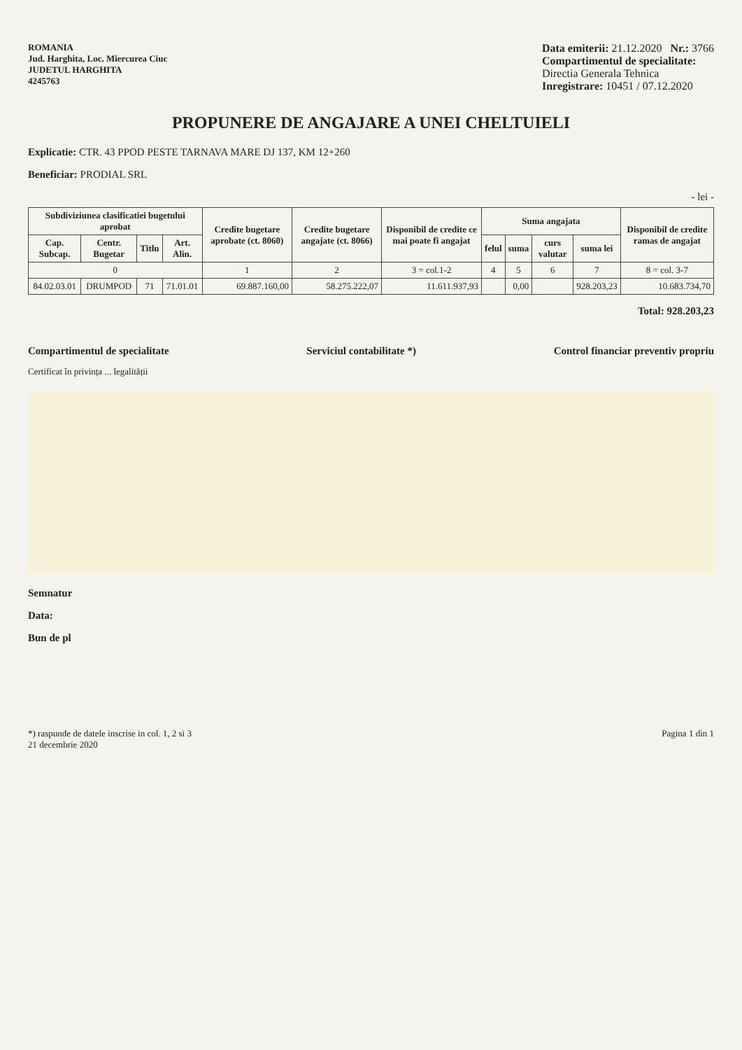ROMANIA
Jud. Harghita, Loc. Miercurea Ciuc
JUDETUL HARGHITA
4245763
Data emiterii: 21.12.2020 Nr.: 3766
Compartimentul de specialitate:
Directia Generala Tehnica
Inregistrare: 10451 / 07.12.2020
PROPUNERE DE ANGAJARE A UNEI CHELTUIELI
Explicatie: CTR. 43 PPOD PESTE TARNAVA MARE DJ 137, KM 12+260
Beneficiar: PRODIAL SRL
- lei -
| Subdiviziunea clasificatiei bugetului aprobat | | | | Credite bugetare aprobate (ct. 8060) | Credite bugetare angajate (ct. 8066) | Disponibil de credite ce mai poate fi angajat | Suma angajata | | | | Disponibil de credite ramas de angajat |
| --- | --- | --- | --- | --- | --- | --- | --- | --- | --- | --- | --- |
| Cap. Subcap. | Centr. Bugetar | Titlu | Art. Alin. | | | | felul | suma | curs valutar | suma lei | |
| 0 | | | | 1 | 2 | 3 = col.1-2 | 4 | 5 | 6 | 7 | 8 = col. 3-7 |
| 84.02.03.01 | DRUMPOD | 71 | 71.01.01 | 69.887.160,00 | 58.275.222,07 | 11.611.937,93 | | 0,00 | | 928.203,23 | 10.683.734,70 |
Total: 928.203,23
Compartimentul de specialitate Serviciul contabilitate *) Control financiar preventiv propriu
Certificat în privința ... legalității
Semnatur
Data:
Bun de pl
*) raspunde de datele inscrise in col. 1, 2 si 3
21 decembrie 2020
Pagina 1 din 1